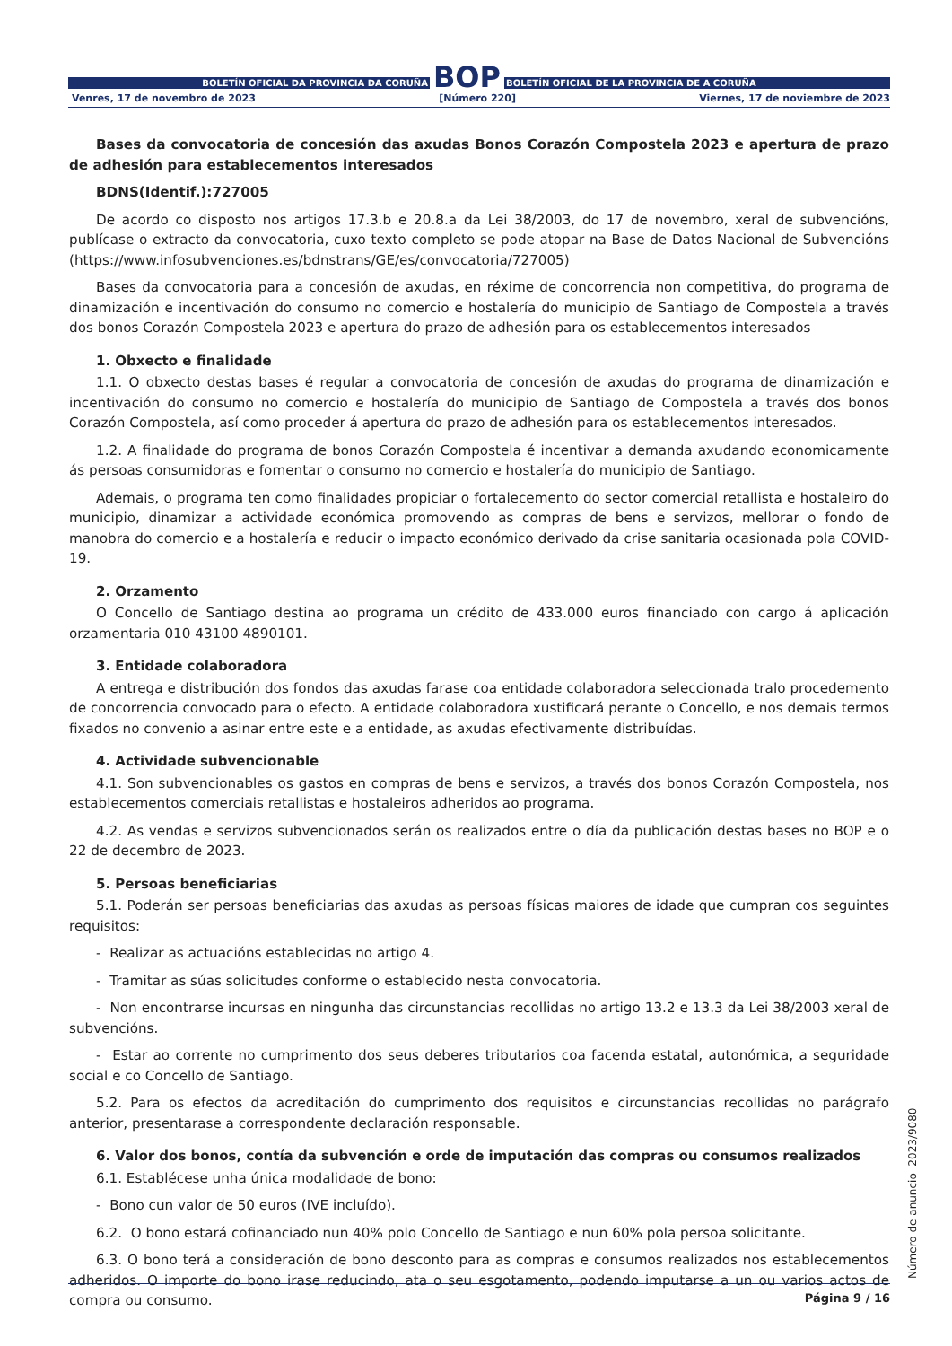BOLETÍN OFICIAL DA PROVINCIA DA CORUÑA BOP BOLETÍN OFICIAL DE LA PROVINCIA DE A CORUÑA
Venres, 17 de novembro de 2023 [Número 220] Viernes, 17 de noviembre de 2023
Bases da convocatoria de concesión das axudas Bonos Corazón Compostela 2023 e apertura de prazo de adhesión para establecementos interesados
BDNS(Identif.):727005
De acordo co disposto nos artigos 17.3.b e 20.8.a da Lei 38/2003, do 17 de novembro, xeral de subvencións, publícase o extracto da convocatoria, cuxo texto completo se pode atopar na Base de Datos Nacional de Subvencións (https://www.infosubvenciones.es/bdnstrans/GE/es/convocatoria/727005)
Bases da convocatoria para a concesión de axudas, en réxime de concorrencia non competitiva, do programa de dinamización e incentivación do consumo no comercio e hostalería do municipio de Santiago de Compostela a través dos bonos Corazón Compostela 2023 e apertura do prazo de adhesión para os establecementos interesados
1. Obxecto e finalidade
1.1. O obxecto destas bases é regular a convocatoria de concesión de axudas do programa de dinamización e incentivación do consumo no comercio e hostalería do municipio de Santiago de Compostela a través dos bonos Corazón Compostela, así como proceder á apertura do prazo de adhesión para os establecementos interesados.
1.2. A finalidade do programa de bonos Corazón Compostela é incentivar a demanda axudando economicamente ás persoas consumidoras e fomentar o consumo no comercio e hostalería do municipio de Santiago.
Ademais, o programa ten como finalidades propiciar o fortalecemento do sector comercial retallista e hostaleiro do municipio, dinamizar a actividade económica promovendo as compras de bens e servizos, mellorar o fondo de manobra do comercio e a hostalería e reducir o impacto económico derivado da crise sanitaria ocasionada pola COVID-19.
2. Orzamento
O Concello de Santiago destina ao programa un crédito de 433.000 euros financiado con cargo á aplicación orzamentaria 010 43100 4890101.
3. Entidade colaboradora
A entrega e distribución dos fondos das axudas farase coa entidade colaboradora seleccionada tralo procedemento de concorrencia convocado para o efecto. A entidade colaboradora xustificará perante o Concello, e nos demais termos fixados no convenio a asinar entre este e a entidade, as axudas efectivamente distribuídas.
4. Actividade subvencionable
4.1. Son subvencionables os gastos en compras de bens e servizos, a través dos bonos Corazón Compostela, nos establecementos comerciais retallistas e hostaleiros adheridos ao programa.
4.2. As vendas e servizos subvencionados serán os realizados entre o día da publicación destas bases no BOP e o 22 de decembro de 2023.
5. Persoas beneficiarias
5.1. Poderán ser persoas beneficiarias das axudas as persoas físicas maiores de idade que cumpran cos seguintes requisitos:
- Realizar as actuacións establecidas no artigo 4.
- Tramitar as súas solicitudes conforme o establecido nesta convocatoria.
- Non encontrarse incursas en ningunha das circunstancias recollidas no artigo 13.2 e 13.3 da Lei 38/2003 xeral de subvencións.
- Estar ao corrente no cumprimento dos seus deberes tributarios coa facenda estatal, autonómica, a seguridade social e co Concello de Santiago.
5.2. Para os efectos da acreditación do cumprimento dos requisitos e circunstancias recollidas no parágrafo anterior, presentarase a correspondente declaración responsable.
6. Valor dos bonos, contía da subvención e orde de imputación das compras ou consumos realizados
6.1. Establécese unha única modalidade de bono:
- Bono cun valor de 50 euros (IVE incluído).
6.2. O bono estará cofinanciado nun 40% polo Concello de Santiago e nun 60% pola persoa solicitante.
6.3. O bono terá a consideración de bono desconto para as compras e consumos realizados nos establecementos adheridos. O importe do bono irase reducindo, ata o seu esgotamento, podendo imputarse a un ou varios actos de compra ou consumo.
Número de anuncio 2023/9080
Página 9 / 16